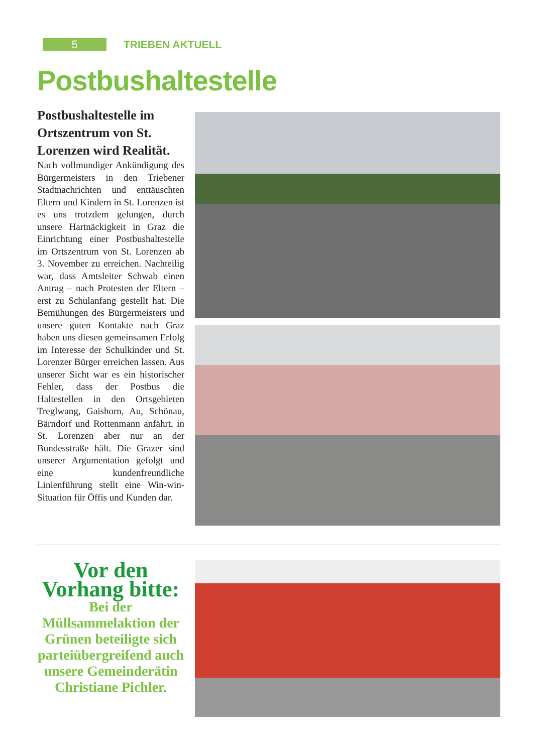5
TRIEBEN AKTUELL
Postbushaltestelle
Postbushaltestelle im Ortszentrum von St. Lorenzen wird Realität.
Nach vollmundiger Ankündigung des Bürgermeisters in den Triebener Stadtnachrichten und enttäuschten Eltern und Kindern in St. Lorenzen ist es uns trotzdem gelungen, durch unsere Hartnäckigkeit in Graz die Einrichtung einer Postbushaltestelle im Ortszentrum von St. Lorenzen ab 3. November zu erreichen. Nachteilig war, dass Amtsleiter Schwab einen Antrag – nach Protesten der Eltern – erst zu Schulanfang gestellt hat. Die Bemühungen des Bürgermeisters und unsere guten Kontakte nach Graz haben uns diesen gemeinsamen Erfolg im Interesse der Schulkinder und St. Lorenzer Bürger erreichen lassen. Aus unserer Sicht war es ein historischer Fehler, dass der Postbus die Haltestellen in den Ortsgebieten Treglwang, Gaishorn, Au, Schönau, Bärndorf und Rottenmann anfährt, in St. Lorenzen aber nur an der Bundesstraße hält. Die Grazer sind unserer Argumentation gefolgt und eine kundenfreundliche Linienführung stellt eine Win-win-Situation für Öffis und Kunden dar.
Vor den Vorhang bitte:
Bei der Müllsammelaktion der Grünen beteiligte sich parteiübergreifend auch unsere Gemeinderätin Christiane Pichler.